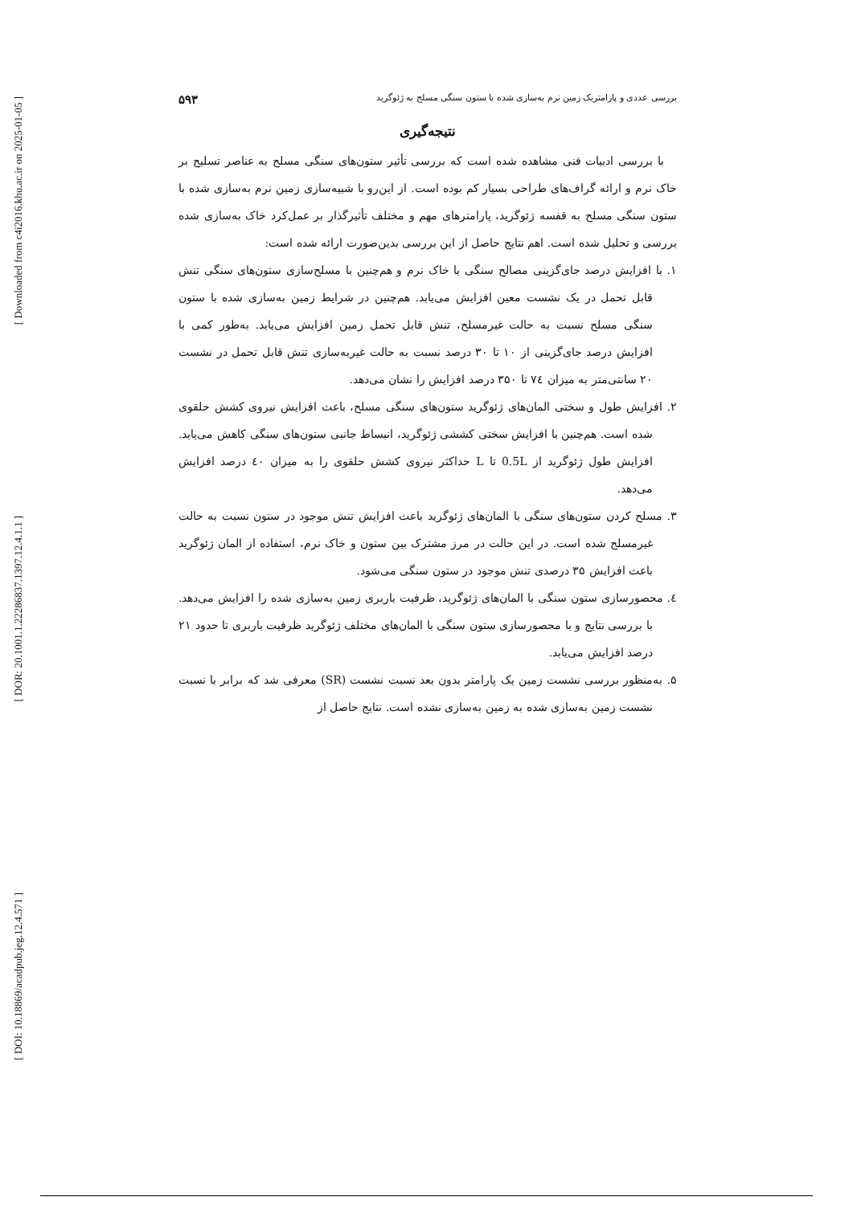[ Downloaded from c4i2016.khu.ac.ir on 2025-01-05 ]
[ DOR: 20.1001.1.22286837.1397.12.4.1.1 ]
[ DOI: 10.18869/acadpub.jeg.12.4.571 ]
بررسی عددی و پارامتریک زمین نرم به‌سازی شده با ستون سنگی مسلح به ژئوگرید ۵۹۳
نتیجه‌گیری
با بررسی ادبیات فنی مشاهده شده است که بررسی تأثیر ستون‌های سنگی مسلح به عناصر تسلیح بر خاک نرم و ارائه گراف‌های طراحی بسیار کم بوده است. از این‌رو با شبیه‌سازی زمین نرم به‌سازی شده با ستون سنگی مسلح به قفسه ژئوگرید، پارامترهای مهم و مختلف تأثیرگذار بر عمل‌کرد خاک به‌سازی شده بررسی و تحلیل شده است. اهم نتایج حاصل از این بررسی بدین‌صورت ارائه شده است:
۱. با افزایش درصد جای‌گزینی مصالح سنگی با خاک نرم و هم‌چنین با مسلح‌سازی ستون‌های سنگی تنش قابل تحمل در یک نشست معین افزایش می‌یابد. هم‌چنین در شرایط زمین به‌سازی شده با ستون سنگی مسلح نسبت به حالت غیرمسلح، تنش قابل تحمل زمین افزایش می‌یابد. به‌طور کمی با افزایش درصد جای‌گزینی از ۱۰ تا ۳۰ درصد نسبت به حالت غیربه‌سازی تنش قابل تحمل در نشست ۲۰ سانتی‌متر به میزان ٧٤ تا ۳۵۰ درصد افزایش را نشان می‌دهد.
۲. افزایش طول و سختی المان‌های ژئوگرید ستون‌های سنگی مسلح، باعث افزایش نیروی کشش حلقوی شده است. هم‌چنین با افزایش سختی کششی ژئوگرید، انبساط جانبی ستون‌های سنگی کاهش می‌یابد. افزایش طول ژئوگرید از 0.5L تا L حداکثر نیروی کشش حلقوی را به میزان ٤٠ درصد افزایش می‌دهد.
۳. مسلح کردن ستون‌های سنگی با المان‌های ژئوگرید باعث افزایش تنش موجود در ستون نسبت به حالت غیرمسلح شده است. در این حالت در مرز مشترک بین ستون و خاک نرم، استفاده از المان ژئوگرید باعث افزایش ۳۵ درصدی تنش موجود در ستون سنگی می‌شود.
٤. محصورسازی ستون سنگی با المان‌های ژئوگرید، ظرفیت باربری زمین به‌سازی شده را افزایش می‌دهد. با بررسی نتایج و با محصورسازی ستون سنگی با المان‌های مختلف ژئوگرید ظرفیت باربری تا حدود ۲۱ درصد افزایش می‌یابد.
۵. به‌منظور بررسی نشست زمین یک پارامتر بدون بعد نسبت نشست (SR) معرفی شد که برابر با نسبت نشست زمین به‌سازی شده به زمین به‌سازی نشده است. نتایج حاصل از